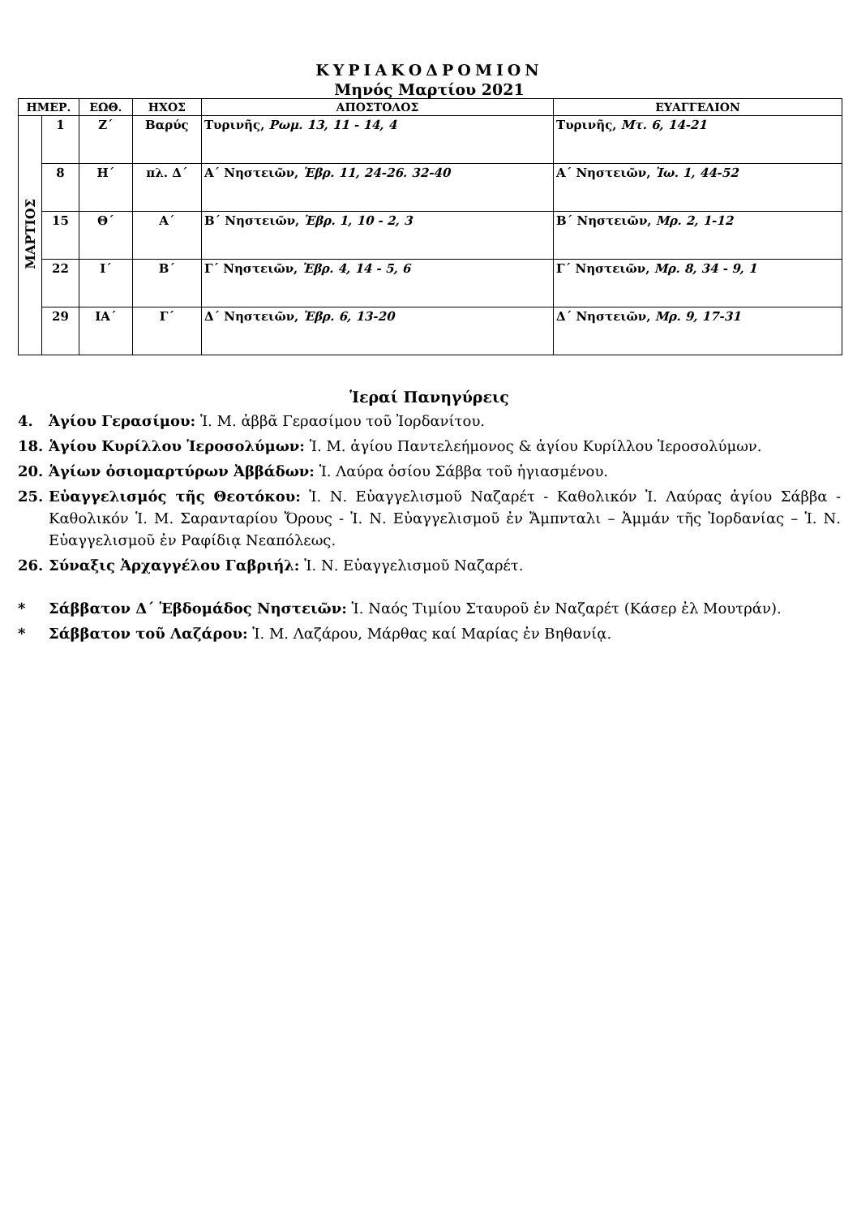ΚΥΡΙΑΚΟΔΡΟΜΙΟΝ
Μηνός Μαρτίου 2021
| ΗΜΕΡ. | | ΕΩΘ. | ΗΧΟΣ | ΑΠΟΣΤΟΛΟΣ | ΕΥΑΓΓΕΛΙΟΝ |
| --- | --- | --- | --- | --- | --- |
| ΜΑΡΤΙΟΣ | 1 | Ζ΄ | Βαρύς | Τυρινῆς, Ρωμ. 13, 11 - 14, 4 | Τυρινῆς, Μτ. 6, 14-21 |
| | 8 | Η΄ | πλ. Δ΄ | Α΄ Νηστειῶν, Ἑβρ. 11, 24-26. 32-40 | Α΄ Νηστειῶν, Ἰω. 1, 44-52 |
| | 15 | Θ΄ | Α΄ | Β΄ Νηστειῶν, Ἑβρ. 1, 10 - 2, 3 | Β΄ Νηστειῶν, Μρ. 2, 1-12 |
| | 22 | Ι΄ | Β΄ | Γ΄ Νηστειῶν, Ἑβρ. 4, 14 - 5, 6 | Γ΄ Νηστειῶν, Μρ. 8, 34 - 9, 1 |
| | 29 | ΙΑ΄ | Γ΄ | Δ΄ Νηστειῶν, Ἑβρ. 6, 13-20 | Δ΄ Νηστειῶν, Μρ. 9, 17-31 |
Ἱεραί Πανηγύρεις
4. Ἁγίου Γερασίμου: Ἱ. Μ. ἀββᾶ Γερασίμου τοῦ Ἰορδανίτου.
18. Ἁγίου Κυρίλλου Ἱεροσολύμων: Ἱ. Μ. ἁγίου Παντελεήμονος & ἁγίου Κυρίλλου Ἱεροσολύμων.
20. Ἁγίων ὁσιομαρτύρων Ἀββάδων: Ἱ. Λαύρα ὁσίου Σάββα τοῦ ἡγιασμένου.
25. Εὐαγγελισμός τῆς Θεοτόκου: Ἱ. Ν. Εὐαγγελισμοῦ Ναζαρέτ - Καθολικόν Ἱ. Λαύρας ἁγίου Σάββα - Καθολικόν Ἱ. Μ. Σαρανταρίου Ὄρους - Ἱ. Ν. Εὐαγγελισμοῦ ἐν Ἄμπνταλι – Ἀμμάν τῆς Ἰορδανίας – Ἱ. Ν. Εὐαγγελισμοῦ ἐν Ραφίδιᾳ Νεαπόλεως.
26. Σύναξις Ἀρχαγγέλου Γαβριήλ: Ἱ. Ν. Εὐαγγελισμοῦ Ναζαρέτ.
* Σάββατον Δ΄ Ἑβδομάδος Νηστειῶν: Ἱ. Ναός Τιμίου Σταυροῦ ἐν Ναζαρέτ (Κάσερ ἐλ Μουτράν).
* Σάββατον τοῦ Λαζάρου: Ἱ. Μ. Λαζάρου, Μάρθας καί Μαρίας ἐν Βηθανίᾳ.